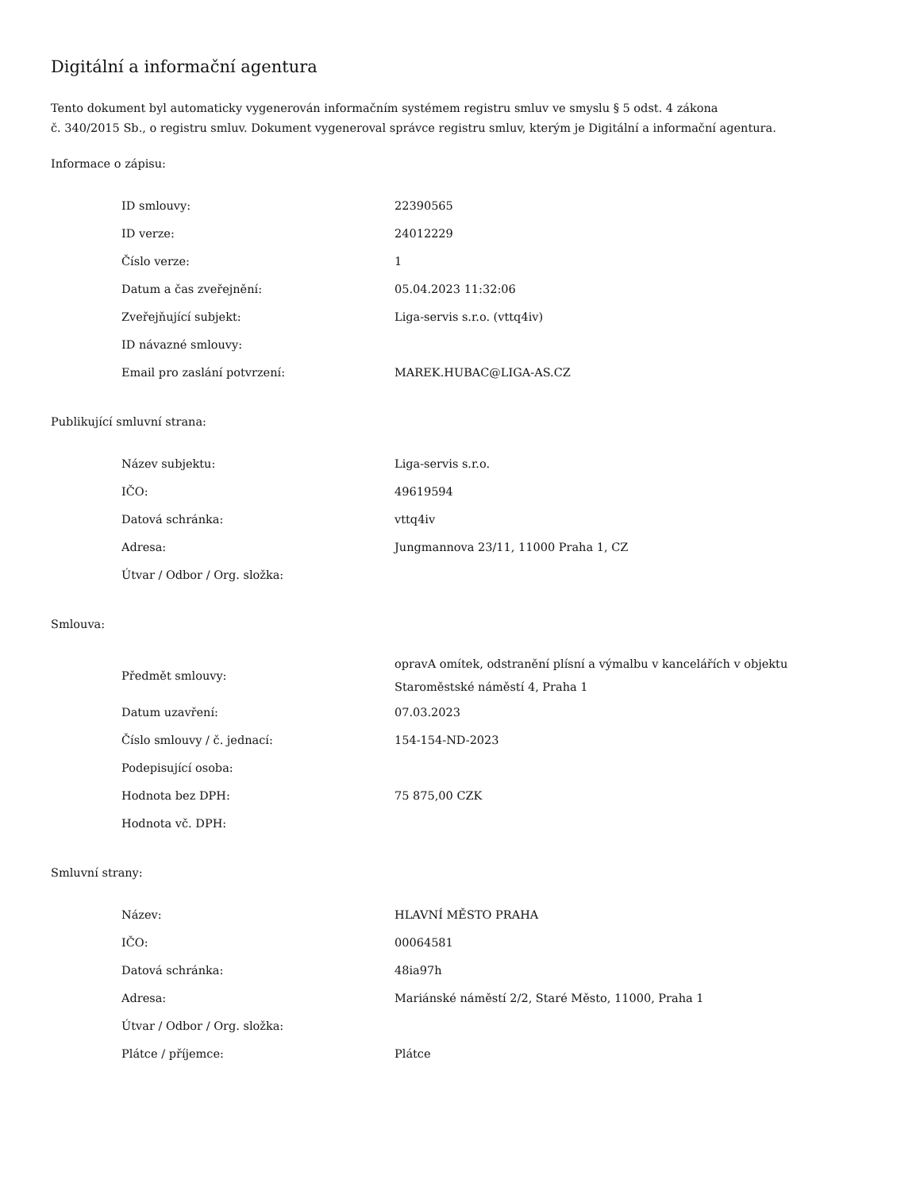Digitální a informační agentura
Tento dokument byl automaticky vygenerován informačním systémem registru smluv ve smyslu § 5 odst. 4 zákona
č. 340/2015 Sb., o registru smluv. Dokument vygeneroval správce registru smluv, kterým je Digitální a informační agentura.
Informace o zápisu:
| ID smlouvy: | 22390565 |
| ID verze: | 24012229 |
| Číslo verze: | 1 |
| Datum a čas zveřejnění: | 05.04.2023 11:32:06 |
| Zveřejňující subjekt: | Liga-servis s.r.o. (vttq4iv) |
| ID návazné smlouvy: | |
| Email pro zaslání potvrzení: | MAREK.HUBAC@LIGA-AS.CZ |
Publikující smluvní strana:
| Název subjektu: | Liga-servis s.r.o. |
| IČO: | 49619594 |
| Datová schránka: | vttq4iv |
| Adresa: | Jungmannova 23/11, 11000 Praha 1, CZ |
| Útvar / Odbor / Org. složka: | |
Smlouva:
| Předmět smlouvy: | opravA omítek, odstranění plísní a výmalbu v kancelářích v objektu Staroměstské náměstí 4, Praha 1 |
| Datum uzavření: | 07.03.2023 |
| Číslo smlouvy / č. jednací: | 154-154-ND-2023 |
| Podepisující osoba: | |
| Hodnota bez DPH: | 75 875,00 CZK |
| Hodnota vč. DPH: | |
Smluvní strany:
| Název: | HLAVNÍ MĚSTO PRAHA |
| IČO: | 00064581 |
| Datová schránka: | 48ia97h |
| Adresa: | Mariánské náměstí 2/2, Staré Město, 11000, Praha 1 |
| Útvar / Odbor / Org. složka: | |
| Plátce / příjemce: | Plátce |